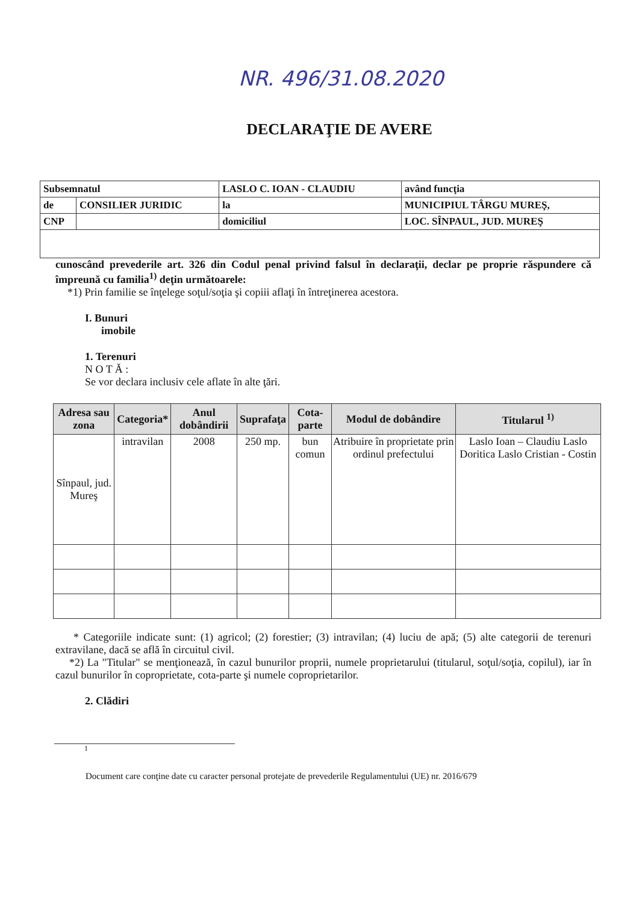NR. 496/31.08.2020
DECLARAŢIE DE AVERE
| Subsemnatul | | LASLO C. IOAN - CLAUDIU | | având funcţia |
| de | CONSILIER JURIDIC | la | MUNICIPIUL TÂRGU MUREŞ, | |
| CNP | | domiciliul | LOC. SÎNPAUL, JUD. MUREŞ | |
cunoscând prevederile art. 326 din Codul penal privind falsul în declaraţii, declar pe proprie răspundere că împreună cu familia<sup>1)</sup> deţin următoarele:
*1) Prin familie se înţelege soţul/soţia şi copiii aflaţi în întreţinerea acestora.
I. Bunuri
imobile
1. Terenuri
N O T Ă :
Se vor declara inclusiv cele aflate în alte ţări.
| Adresa sau zona | Categoria* | Anul dobândirii | Suprafaţa | Cota-parte | Modul de dobândire | Titularul <sup>1)</sup> |
| --- | --- | --- | --- | --- | --- | --- |
| Sînpaul, jud. Mureş | intravilan | 2008 | 250 mp. | bun comun | Atribuire în proprietate prin ordinul prefectului | Laslo Ioan – Claudiu Laslo Doritica Laslo Cristian - Costin |
* Categoriile indicate sunt: (1) agricol; (2) forestier; (3) intravilan; (4) luciu de apă; (5) alte categorii de terenuri extravilane, dacă se află în circuitul civil.
*2) La "Titular" se menţionează, în cazul bunurilor proprii, numele proprietarului (titularul, soţul/soţia, copilul), iar în cazul bunurilor în coproprietate, cota-parte şi numele coproprietarilor.
2. Clădiri
1
Document care conţine date cu caracter personal protejate de prevederile Regulamentului (UE) nr. 2016/679